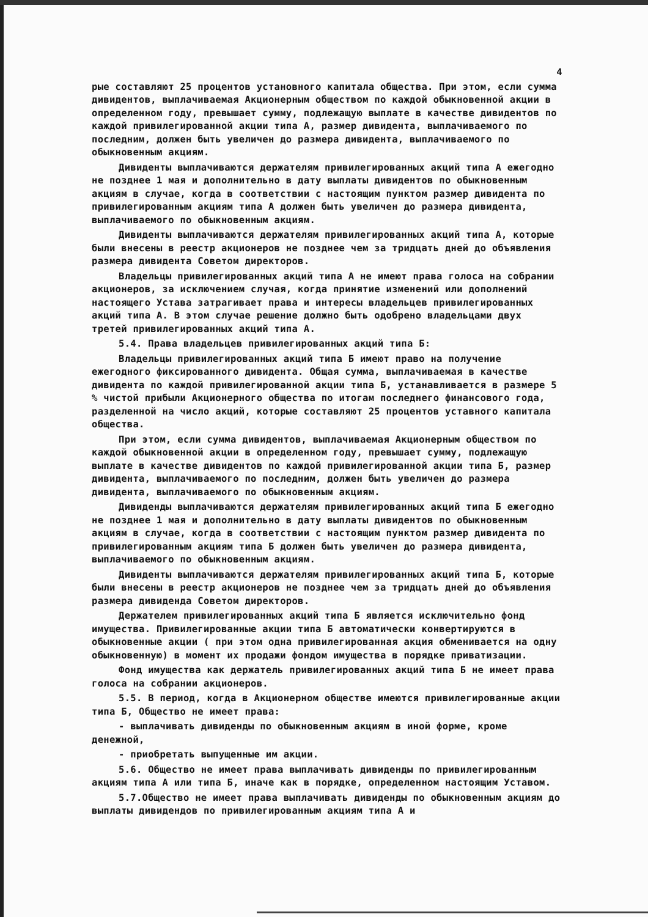4
рые составляют 25 процентов установного капитала общества. При этом, если сумма дивидентов, выплачиваемая Акционерным обществом по каждой обыкновенной акции в определенном году, превышает сумму, подлежащую выплате в качестве дивидентов по каждой привилегированной акции типа А, размер дивидента, выплачиваемого по последним, должен быть увеличен до размера дивидента, выплачиваемого по обыкновенным акциям.
Дивиденты выплачиваются держателям привилегированных акций типа А ежегодно не позднее 1 мая и дополнительно в дату выплаты дивидентов по обыкновенным акциям в случае, когда в соответствии с настоящим пунктом размер дивидента по привилегированным акциям типа А должен быть увеличен до размера дивидента, выплачиваемого по обыкновенным акциям.
Дивиденты выплачиваются держателям привилегированных акций типа А, которые были внесены в реестр акционеров не позднее чем за тридцать дней до объявления размера дивидента Советом директоров.
Владельцы привилегированных акций типа А не имеют права голоса на собрании акционеров, за исключением случая, когда принятие изменений или дополнений настоящего Устава затрагивает права и интересы владельцев привилегированных акций типа А. В этом случае решение должно быть одобрено владельцами двух третей привилегированных акций типа А.
5.4. Права владельцев привилегированных акций типа Б:
Владельцы привилегированных акций типа Б имеют право на получение ежегодного фиксированного дивидента. Общая сумма, выплачиваемая в качестве дивидента по каждой привилегированной акции типа Б, устанавливается в размере 5 % чистой прибыли Акционерного общества по итогам последнего финансового года, разделенной на число акций, которые составляют 25 процентов уставного капитала общества.
При этом, если сумма дивидентов, выплачиваемая Акционерным обществом по каждой обыкновенной акции в определенном году, превышает сумму, подлежащую выплате в качестве дивидентов по каждой привилегированной акции типа Б, размер дивидента, выплачиваемого по последним, должен быть увеличен до размера дивидента, выплачиваемого по обыкновенным акциям.
Дивиденды выплачиваются держателям привилегированных акций типа Б ежегодно не позднее 1 мая и дополнительно в дату выплаты дивидентов по обыкновенным акциям в случае, когда в соответствии с настоящим пунктом размер дивидента по привилегированным акциям типа Б должен быть увеличен до размера дивидента, выплачиваемого по обыкновенным акциям.
Дивиденты выплачиваются держателям привилегированных акций типа Б, которые были внесены в реестр акционеров не позднее чем за тридцать дней до объявления размера дивиденда Советом директоров.
Держателем привилегированных акций типа Б является исключительно фонд имущества. Привилегированные акции типа Б автоматически конвертируются в обыкновенные акции ( при этом одна привилегированная акция обменивается на одну обыкновенную) в момент их продажи фондом имущества в порядке приватизации.
Фонд имущества как держатель привилегированных акций типа Б не имеет права голоса на собрании акционеров.
5.5. В период, когда в Акционерном обществе имеются привилегированные акции типа Б, Общество не имеет права:
- выплачивать дивиденды по обыкновенным акциям в иной форме, кроме денежной,
- приобретать выпущенные им акции.
5.6. Общество не имеет права выплачивать дивиденды по привилегированным акциям типа А или типа Б, иначе как в порядке, определенном настоящим Уставом.
5.7.Общество не имеет права выплачивать дивиденды по обыкновенным акциям до выплаты дивидендов по привилегированным акциям типа А и